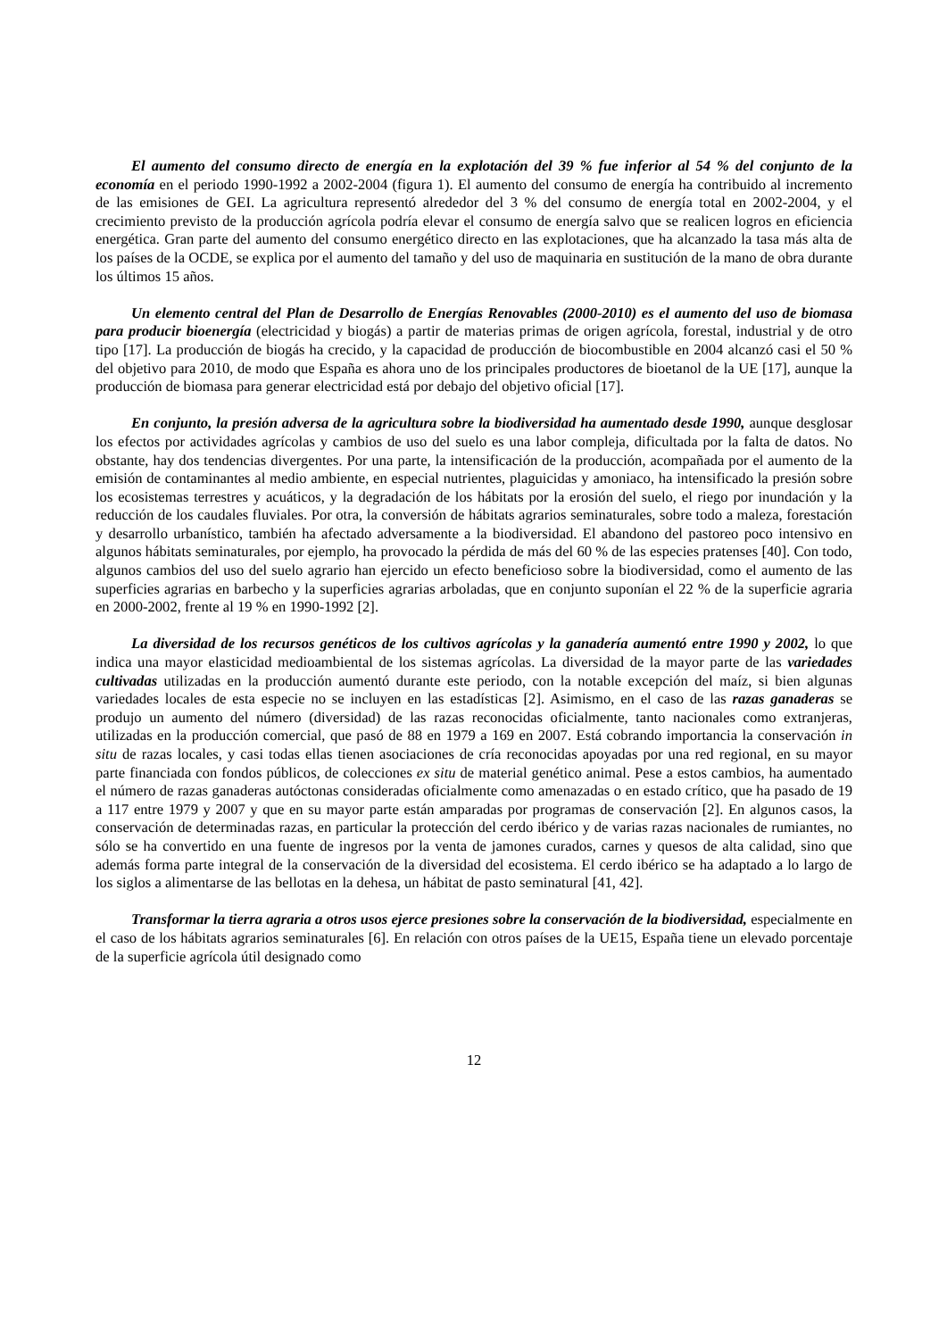El aumento del consumo directo de energía en la explotación del 39 % fue inferior al 54 % del conjunto de la economía en el periodo 1990-1992 a 2002-2004 (figura 1). El aumento del consumo de energía ha contribuido al incremento de las emisiones de GEI. La agricultura representó alrededor del 3 % del consumo de energía total en 2002-2004, y el crecimiento previsto de la producción agrícola podría elevar el consumo de energía salvo que se realicen logros en eficiencia energética. Gran parte del aumento del consumo energético directo en las explotaciones, que ha alcanzado la tasa más alta de los países de la OCDE, se explica por el aumento del tamaño y del uso de maquinaria en sustitución de la mano de obra durante los últimos 15 años.
Un elemento central del Plan de Desarrollo de Energías Renovables (2000-2010) es el aumento del uso de biomasa para producir bioenergía (electricidad y biogás) a partir de materias primas de origen agrícola, forestal, industrial y de otro tipo [17]. La producción de biogás ha crecido, y la capacidad de producción de biocombustible en 2004 alcanzó casi el 50 % del objetivo para 2010, de modo que España es ahora uno de los principales productores de bioetanol de la UE [17], aunque la producción de biomasa para generar electricidad está por debajo del objetivo oficial [17].
En conjunto, la presión adversa de la agricultura sobre la biodiversidad ha aumentado desde 1990, aunque desglosar los efectos por actividades agrícolas y cambios de uso del suelo es una labor compleja, dificultada por la falta de datos. No obstante, hay dos tendencias divergentes. Por una parte, la intensificación de la producción, acompañada por el aumento de la emisión de contaminantes al medio ambiente, en especial nutrientes, plaguicidas y amoniaco, ha intensificado la presión sobre los ecosistemas terrestres y acuáticos, y la degradación de los hábitats por la erosión del suelo, el riego por inundación y la reducción de los caudales fluviales. Por otra, la conversión de hábitats agrarios seminaturales, sobre todo a maleza, forestación y desarrollo urbanístico, también ha afectado adversamente a la biodiversidad. El abandono del pastoreo poco intensivo en algunos hábitats seminaturales, por ejemplo, ha provocado la pérdida de más del 60 % de las especies pratenses [40]. Con todo, algunos cambios del uso del suelo agrario han ejercido un efecto beneficioso sobre la biodiversidad, como el aumento de las superficies agrarias en barbecho y la superficies agrarias arboladas, que en conjunto suponían el 22 % de la superficie agraria en 2000-2002, frente al 19 % en 1990-1992 [2].
La diversidad de los recursos genéticos de los cultivos agrícolas y la ganadería aumentó entre 1990 y 2002, lo que indica una mayor elasticidad medioambiental de los sistemas agrícolas. La diversidad de la mayor parte de las variedades cultivadas utilizadas en la producción aumentó durante este periodo, con la notable excepción del maíz, si bien algunas variedades locales de esta especie no se incluyen en las estadísticas [2]. Asimismo, en el caso de las razas ganaderas se produjo un aumento del número (diversidad) de las razas reconocidas oficialmente, tanto nacionales como extranjeras, utilizadas en la producción comercial, que pasó de 88 en 1979 a 169 en 2007. Está cobrando importancia la conservación in situ de razas locales, y casi todas ellas tienen asociaciones de cría reconocidas apoyadas por una red regional, en su mayor parte financiada con fondos públicos, de colecciones ex situ de material genético animal. Pese a estos cambios, ha aumentado el número de razas ganaderas autóctonas consideradas oficialmente como amenazadas o en estado crítico, que ha pasado de 19 a 117 entre 1979 y 2007 y que en su mayor parte están amparadas por programas de conservación [2]. En algunos casos, la conservación de determinadas razas, en particular la protección del cerdo ibérico y de varias razas nacionales de rumiantes, no sólo se ha convertido en una fuente de ingresos por la venta de jamones curados, carnes y quesos de alta calidad, sino que además forma parte integral de la conservación de la diversidad del ecosistema. El cerdo ibérico se ha adaptado a lo largo de los siglos a alimentarse de las bellotas en la dehesa, un hábitat de pasto seminatural [41, 42].
Transformar la tierra agraria a otros usos ejerce presiones sobre la conservación de la biodiversidad, especialmente en el caso de los hábitats agrarios seminaturales [6]. En relación con otros países de la UE15, España tiene un elevado porcentaje de la superficie agrícola útil designado como
12